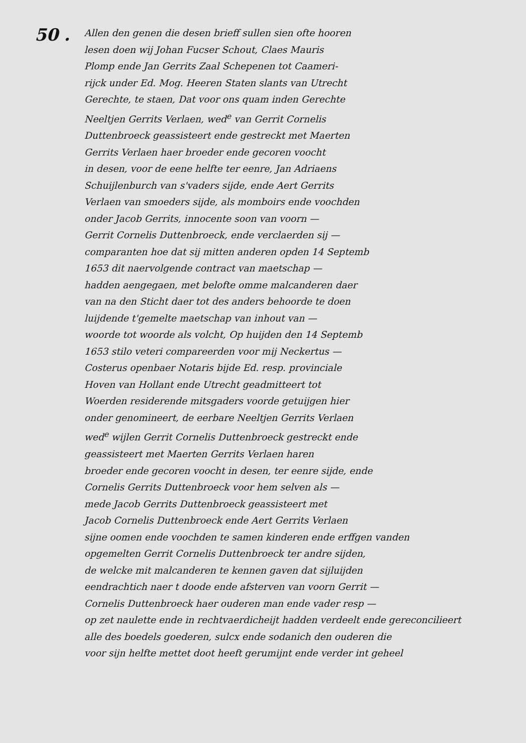50 .
Allen den genen die desen brieff sullen sien ofte hooren
lesen doen wij Johan Fucser Schout, Claes Mauris
Plomp ende Jan Gerrits Zaal Schepenen tot Caameri-
rijck under Ed. Mog. Heeren Staten slants van Utrecht
Gerechte, te staen, Dat voor ons quam inden Gerechte
Neeltjen Gerrits Verlaen, wed<sup>e</sup> van Gerrit Cornelis
Duttenbroeck geassisteert ende gestreckt met Maerten
Gerrits Verlaen haer broeder ende gecoren voocht
in desen, voor de eene helfte ter eenre, Jan Adriaens
Schuijlenburch van s'vaders sijde, ende Aert Gerrits
Verlaen van smoeders sijde, als momboirs ende voochden
onder Jacob Gerrits, innocente soon van voorn —
Gerrit Cornelis Duttenbroeck, ende verclaerden sij —
comparanten hoe dat sij mitten anderen opden 14 Septemb
1653 dit naervolgende contract van maetschap —
hadden aengegaen, met belofte omme malcanderen daer
van na den Sticht daer tot des anders behoorde te doen
luijdende t'gemelte maetschap van inhout van —
woorde tot woorde als volcht, Op huijden den 14 Septemb
1653 stilo veteri compareerden voor mij Neckertus —
Costerus openbaer Notaris bijde Ed. resp. provinciale
Hoven van Hollant ende Utrecht geadmitteert tot
Woerden residerende mitsgaders voorde getuijgen hier
onder genomineert, de eerbare Neeltjen Gerrits Verlaen
wed<sup>e</sup> wijlen Gerrit Cornelis Duttenbroeck gestreckt ende
geassisteert met Maerten Gerrits Verlaen haren
broeder ende gecoren voocht in desen, ter eenre sijde, ende
Cornelis Gerrits Duttenbroeck voor hem selven als —
mede Jacob Gerrits Duttenbroeck geassisteert met
Jacob Cornelis Duttenbroeck ende Aert Gerrits Verlaen
sijne oomen ende voochden te samen kinderen ende erffgen vanden
opgemelten Gerrit Cornelis Duttenbroeck ter andre sijden,
de welcke mit malcanderen te kennen gaven dat sijluijden
eendrachtich naer t doode ende afsterven van voorn Gerrit —
Cornelis Duttenbroeck haer ouderen man ende vader resp —
op zet naulette ende in rechtvaerdicheijt hadden verdeelt ende gereconcilieert
alle des boedels goederen, sulcx ende sodanich den ouderen die
voor sijn helfte mettet doot heeft gerumijnt ende verder int geheel